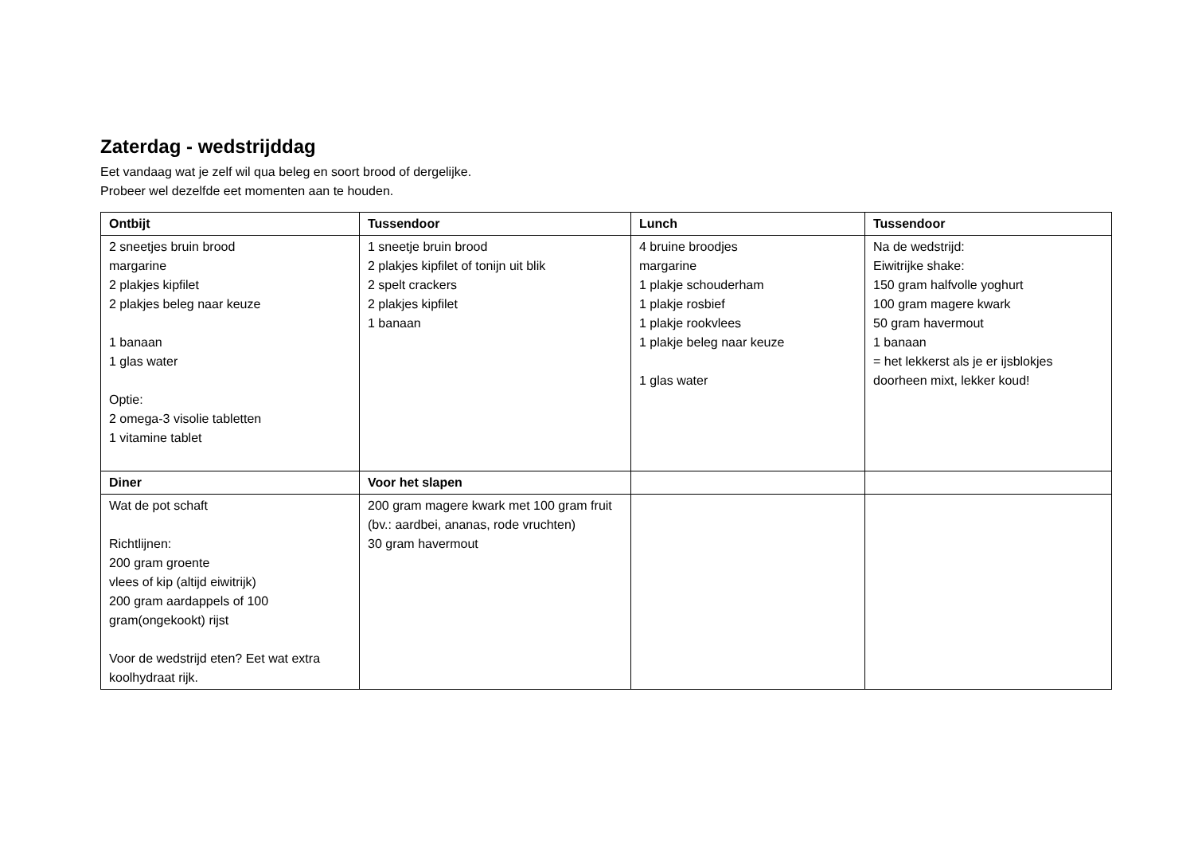Zaterdag - wedstrijddag
Eet vandaag wat je zelf wil qua beleg en soort brood of dergelijke.
Probeer wel dezelfde eet momenten aan te houden.
| Ontbijt | Tussendoor | Lunch | Tussendoor |
| --- | --- | --- | --- |
| 2 sneetjes bruin brood margarine 2 plakjes kipfilet 2 plakjes beleg naar keuze 1 banaan 1 glas water Optie: 2 omega-3 visolie tabletten 1 vitamine tablet | 1 sneetje bruin brood 2 plakjes kipfilet of tonijn uit blik 2 spelt crackers 2 plakjes kipfilet 1 banaan | 4 bruine broodjes margarine 1 plakje schouderham 1 plakje rosbief 1 plakje rookvlees 1 plakje beleg naar keuze 1 glas water | Na de wedstrijd: Eiwitrijke shake: 150 gram halfvolle yoghurt 100 gram magere kwark 50 gram havermout 1 banaan = het lekkerst als je er ijsblokjes doorheen mixt, lekker koud! |
| Diner | Voor het slapen | | |
| Wat de pot schaft Richtlijnen: 200 gram groente vlees of kip (altijd eiwitrijk) 200 gram aardappels of 100 gram(ongekookt) rijst Voor de wedstrijd eten? Eet wat extra koolhydraat rijk. | 200 gram magere kwark met 100 gram fruit (bv.: aardbei, ananas, rode vruchten) 30 gram havermout | | |